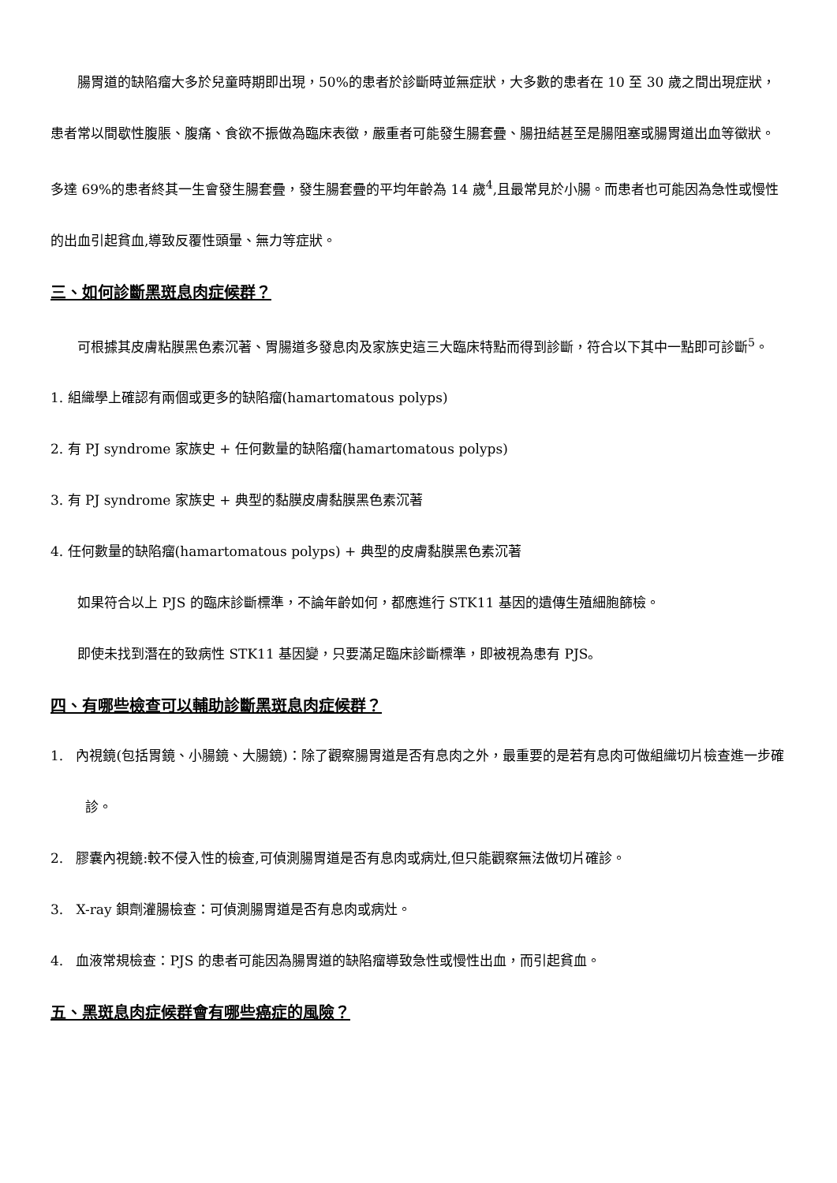腸胃道的缺陷瘤大多於兒童時期即出現，50%的患者於診斷時並無症狀，大多數的患者在 10 至 30 歲之間出現症狀，患者常以間歇性腹脹、腹痛、食欲不振做為臨床表徵，嚴重者可能發生腸套疊、腸扭結甚至是腸阻塞或腸胃道出血等徵狀。多達 69%的患者終其一生會發生腸套疊，發生腸套疊的平均年齡為 14 歲<sup>4</sup>,且最常見於小腸。而患者也可能因為急性或慢性的出血引起貧血,導致反覆性頭暈、無力等症狀。
三、如何診斷黑斑息肉症候群？
可根據其皮膚粘膜黑色素沉著、胃腸道多發息肉及家族史這三大臨床特點而得到診斷，符合以下其中一點即可診斷<sup>5</sup>。
1. 組織學上確認有兩個或更多的缺陷瘤(hamartomatous polyps)
2. 有 PJ syndrome 家族史 + 任何數量的缺陷瘤(hamartomatous polyps)
3. 有 PJ syndrome 家族史 + 典型的黏膜皮膚黏膜黑色素沉著
4. 任何數量的缺陷瘤(hamartomatous polyps) + 典型的皮膚黏膜黑色素沉著
如果符合以上 PJS 的臨床診斷標準，不論年齡如何，都應進行 STK11 基因的遺傳生殖細胞篩檢。
即使未找到潛在的致病性 STK11 基因變，只要滿足臨床診斷標準，即被視為患有 PJS。
四、有哪些檢查可以輔助診斷黑斑息肉症候群？
1. 內視鏡(包括胃鏡、小腸鏡、大腸鏡)：除了觀察腸胃道是否有息肉之外，最重要的是若有息肉可做組織切片檢查進一步確診。
2. 膠囊內視鏡:較不侵入性的檢查,可偵測腸胃道是否有息肉或病灶,但只能觀察無法做切片確診。
3. X-ray 鋇劑灌腸檢查：可偵測腸胃道是否有息肉或病灶。
4. 血液常規檢查：PJS 的患者可能因為腸胃道的缺陷瘤導致急性或慢性出血，而引起貧血。
五、黑斑息肉症候群會有哪些癌症的風險？